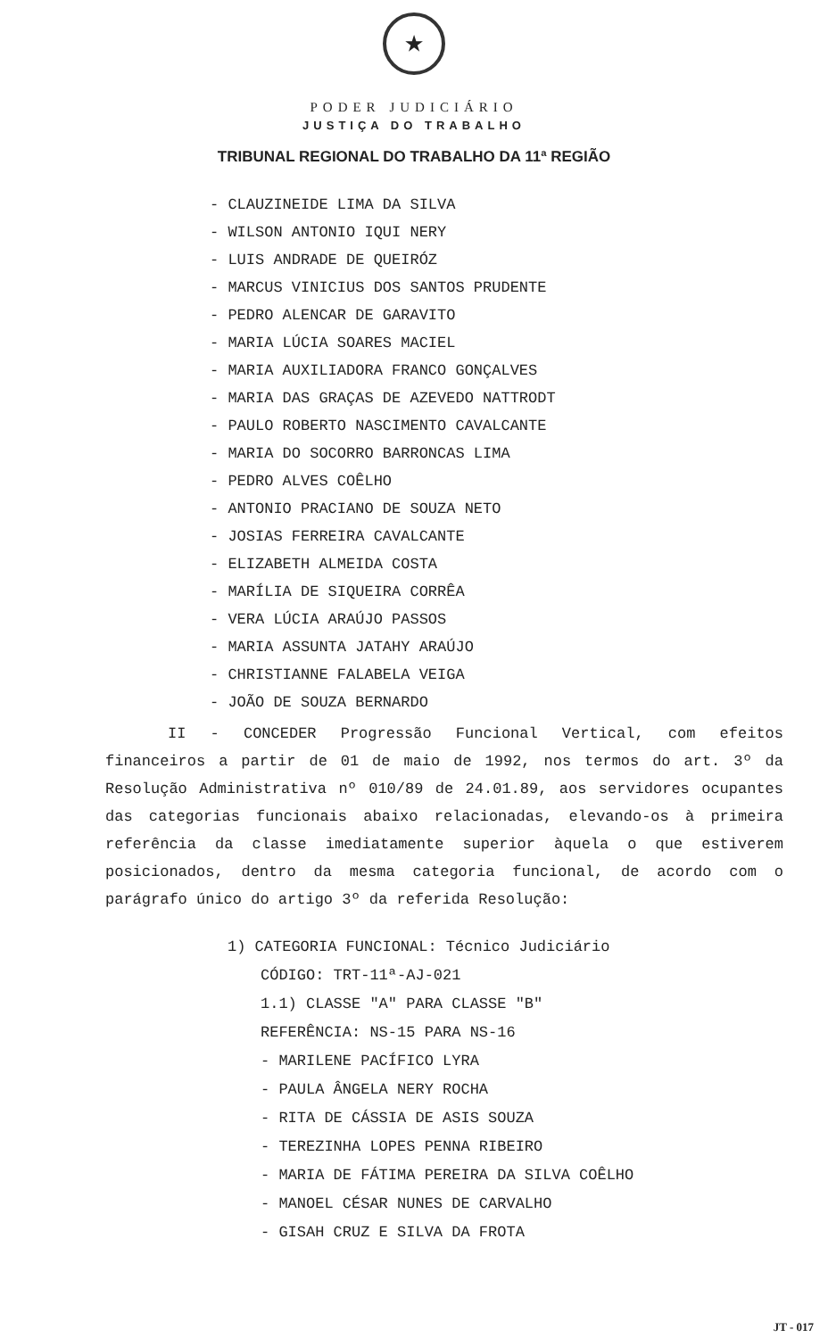★
PODER JUDICIÁRIO
JUSTIÇA DO TRABALHO
TRIBUNAL REGIONAL DO TRABALHO DA 11ª REGIÃO
- CLAUZINEIDE LIMA DA SILVA
- WILSON ANTONIO IQUI NERY
- LUIS ANDRADE DE QUEIRÓZ
- MARCUS VINICIUS DOS SANTOS PRUDENTE
- PEDRO ALENCAR DE GARAVITO
- MARIA LÚCIA SOARES MACIEL
- MARIA AUXILIADORA FRANCO GONÇALVES
- MARIA DAS GRAÇAS DE AZEVEDO NATTRODT
- PAULO ROBERTO NASCIMENTO CAVALCANTE
- MARIA DO SOCORRO BARRONCAS LIMA
- PEDRO ALVES COÊLHO
- ANTONIO PRACIANO DE SOUZA NETO
- JOSIAS FERREIRA CAVALCANTE
- ELIZABETH ALMEIDA COSTA
- MARÍLIA DE SIQUEIRA CORRÊA
- VERA LÚCIA ARAÚJO PASSOS
- MARIA ASSUNTA JATAHY ARAÚJO
- CHRISTIANNE FALABELA VEIGA
- JOÃO DE SOUZA BERNARDO
II - CONCEDER Progressão Funcional Vertical, com efeitos financeiros a partir de 01 de maio de 1992, nos termos do art. 3º da Resolução Administrativa nº 010/89 de 24.01.89, aos servidores ocupantes das categorias funcionais abaixo relacionadas, elevando-os à primeira referência da classe imediatamente superior àquela o que estiverem posicionados, dentro da mesma categoria funcional, de acordo com o parágrafo único do artigo 3º da referida Resolução:
1) CATEGORIA FUNCIONAL: Técnico Judiciário
CÓDIGO: TRT-11ª-AJ-021
1.1) CLASSE "A" PARA CLASSE "B"
REFERÊNCIA: NS-15 PARA NS-16
- MARILENE PACÍFICO LYRA
- PAULA ÂNGELA NERY ROCHA
- RITA DE CÁSSIA DE ASIS SOUZA
- TEREZINHA LOPES PENNA RIBEIRO
- MARIA DE FÁTIMA PEREIRA DA SILVA COÊLHO
- MANOEL CÉSAR NUNES DE CARVALHO
- GISAH CRUZ E SILVA DA FROTA
JT - 017